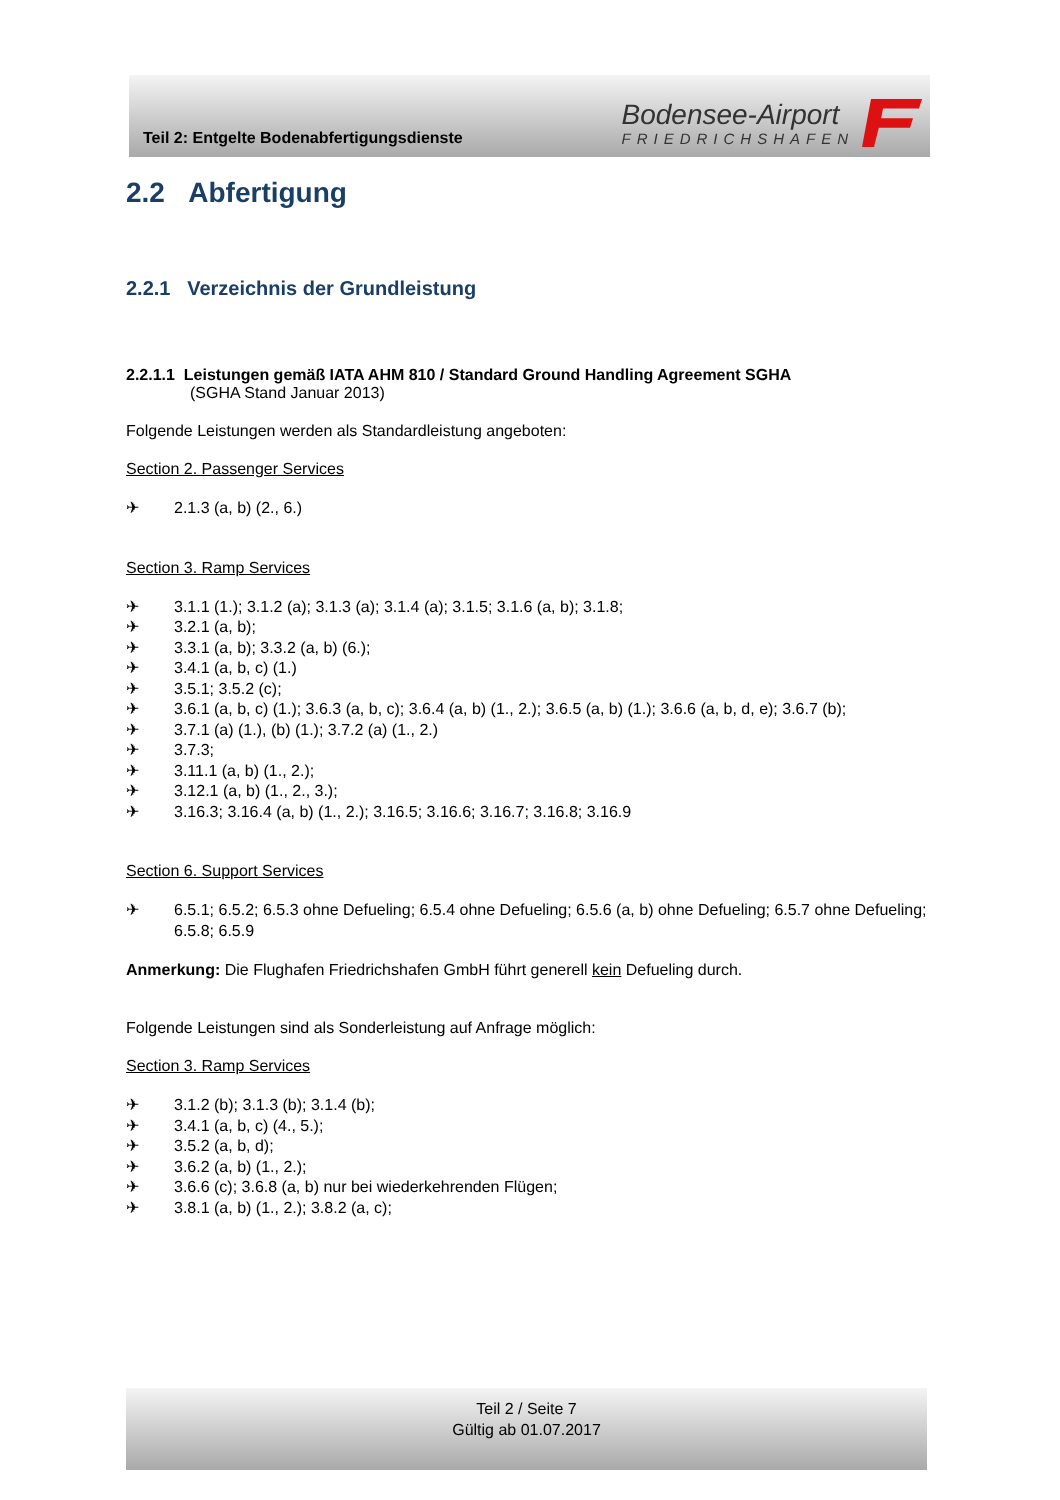Teil 2: Entgelte Bodenabfertigungsdienste
Bodensee-Airport
FRIEDRICHSHAFEN
2.2 Abfertigung
2.2.1 Verzeichnis der Grundleistung
2.2.1.1 Leistungen gemäß IATA AHM 810 / Standard Ground Handling Agreement SGHA
(SGHA Stand Januar 2013)
Folgende Leistungen werden als Standardleistung angeboten:
Section 2. Passenger Services
✈ 2.1.3 (a, b) (2., 6.)
Section 3. Ramp Services
✈ 3.1.1 (1.); 3.1.2 (a); 3.1.3 (a); 3.1.4 (a); 3.1.5; 3.1.6 (a, b); 3.1.8;
✈ 3.2.1 (a, b);
✈ 3.3.1 (a, b); 3.3.2 (a, b) (6.);
✈ 3.4.1 (a, b, c) (1.)
✈ 3.5.1; 3.5.2 (c);
✈ 3.6.1 (a, b, c) (1.); 3.6.3 (a, b, c); 3.6.4 (a, b) (1., 2.); 3.6.5 (a, b) (1.); 3.6.6 (a, b, d, e); 3.6.7 (b);
✈ 3.7.1 (a) (1.), (b) (1.); 3.7.2 (a) (1., 2.)
✈ 3.7.3;
✈ 3.11.1 (a, b) (1., 2.);
✈ 3.12.1 (a, b) (1., 2., 3.);
✈ 3.16.3; 3.16.4 (a, b) (1., 2.); 3.16.5; 3.16.6; 3.16.7; 3.16.8; 3.16.9
Section 6. Support Services
✈ 6.5.1; 6.5.2; 6.5.3 ohne Defueling; 6.5.4 ohne Defueling; 6.5.6 (a, b) ohne Defueling; 6.5.7 ohne Defueling; 6.5.8; 6.5.9
Anmerkung: Die Flughafen Friedrichshafen GmbH führt generell kein Defueling durch.
Folgende Leistungen sind als Sonderleistung auf Anfrage möglich:
Section 3. Ramp Services
✈ 3.1.2 (b); 3.1.3 (b); 3.1.4 (b);
✈ 3.4.1 (a, b, c) (4., 5.);
✈ 3.5.2 (a, b, d);
✈ 3.6.2 (a, b) (1., 2.);
✈ 3.6.6 (c); 3.6.8 (a, b) nur bei wiederkehrenden Flügen;
✈ 3.8.1 (a, b) (1., 2.); 3.8.2 (a, c);
Teil 2 / Seite 7
Gültig ab 01.07.2017